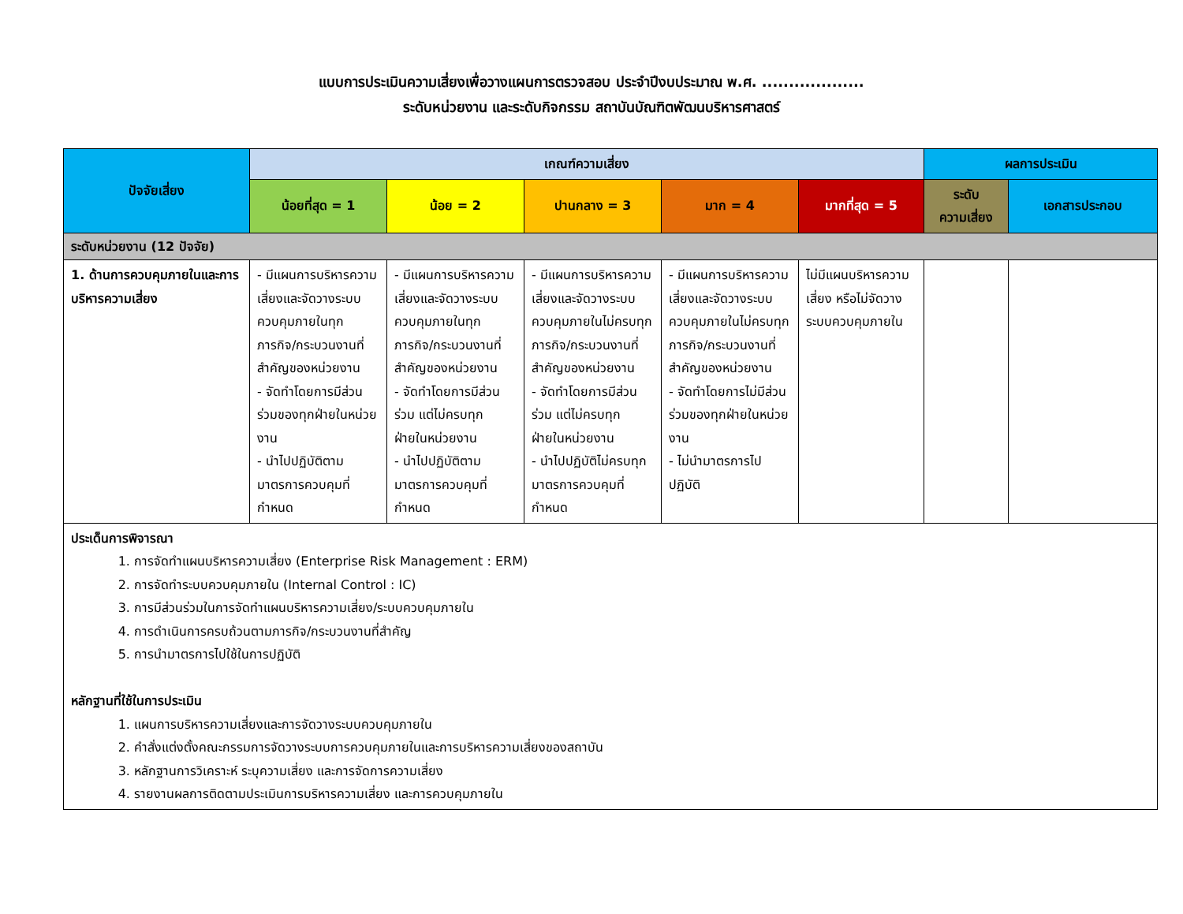แบบการประเมินความเสี่ยงเพื่อวางแผนการตรวจสอบ ประจำปีงบประมาณ พ.ศ. ...................
ระดับหน่วยงาน และระดับกิจกรรม สถาบันบัณฑิตพัฒนบริหารศาสตร์
| ปัจจัยเสี่ยง | เกณฑ์ความเสี่ยง | | | | | ผลการประเมิน | |
| --- | --- | --- | --- | --- | --- | --- | --- |
| | น้อยที่สุด = 1 | น้อย = 2 | ปานกลาง = 3 | มาก = 4 | มากที่สุด = 5 | ระดับ ความเสี่ยง | เอกสารประกอบ |
| ระดับหน่วยงาน (12 ปัจจัย) | | | | | | | |
| 1. ด้านการควบคุมภายในและการบริหารความเสี่ยง | - มีแผนการบริหารความเสี่ยงและจัดวางระบบควบคุมภายในทุกภารกิจ/กระบวนงานที่สำคัญของหน่วยงาน - จัดทำโดยการมีส่วนร่วมของทุกฝ่ายในหน่วยงาน - นำไปปฏิบัติตามมาตรการควบคุมที่กำหนด | - มีแผนการบริหารความเสี่ยงและจัดวางระบบควบคุมภายในทุกภารกิจ/กระบวนงานที่สำคัญของหน่วยงาน - จัดทำโดยการมีส่วนร่วม แต่ไม่ครบทุกฝ่ายในหน่วยงาน - นำไปปฏิบัติตามมาตรการควบคุมที่กำหนด | - มีแผนการบริหารความเสี่ยงและจัดวางระบบควบคุมภายในไม่ครบทุกภารกิจ/กระบวนงานที่สำคัญของหน่วยงาน - จัดทำโดยการมีส่วนร่วม แต่ไม่ครบทุกฝ่ายในหน่วยงาน - นำไปปฏิบัติไม่ครบทุกมาตรการควบคุมที่กำหนด | - มีแผนการบริหารความเสี่ยงและจัดวางระบบควบคุมภายในไม่ครบทุกภารกิจ/กระบวนงานที่สำคัญของหน่วยงาน - จัดทำโดยการไม่มีส่วนร่วมของทุกฝ่ายในหน่วยงาน - ไม่นำมาตรการไปปฏิบัติ | ไม่มีแผนบริหารความเสี่ยง หรือไม่จัดวางระบบควบคุมภายใน | | |
| ประเด็นการพิจารณา 1. การจัดทำแผนบริหารความเสี่ยง (Enterprise Risk Management : ERM) 2. การจัดทำระบบควบคุมภายใน (Internal Control : IC) 3. การมีส่วนร่วมในการจัดทำแผนบริหารความเสี่ยง/ระบบควบคุมภายใน 4. การดำเนินการครบถ้วนตามภารกิจ/กระบวนงานที่สำคัญ 5. การนำมาตรการไปใช้ในการปฏิบัติ หลักฐานที่ใช้ในการประเมิน 1. แผนการบริหารความเสี่ยงและการจัดวางระบบควบคุมภายใน 2. คำสั่งแต่งตั้งคณะกรรมการจัดวางระบบการควบคุมภายในและการบริหารความเสี่ยงของสถาบัน 3. หลักฐานการวิเคราะห์ ระบุความเสี่ยง และการจัดการความเสี่ยง 4. รายงานผลการติดตามประเมินการบริหารความเสี่ยง และการควบคุมภายใน | | | | | | | |